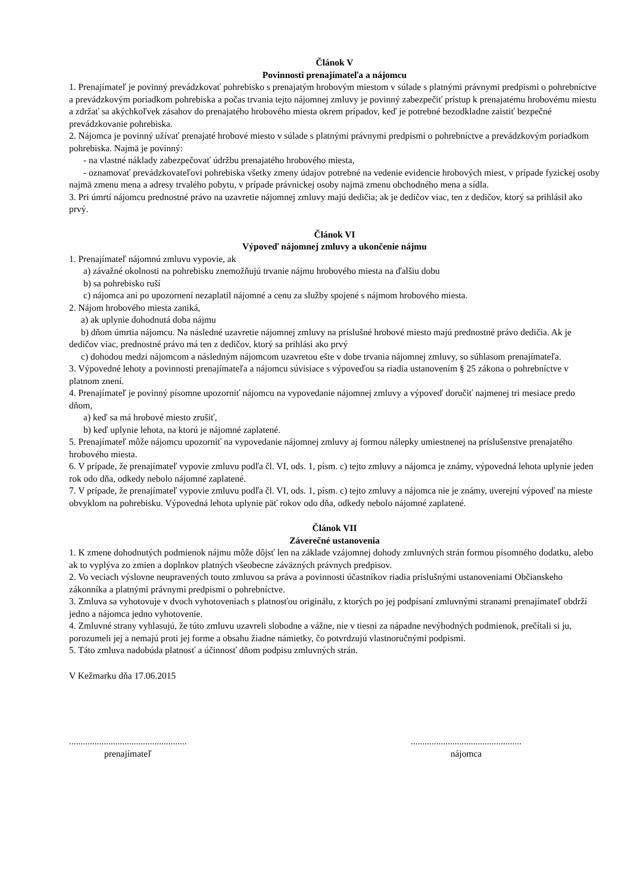Článok V
Povinnosti prenajímateľa a nájomcu
1. Prenajímateľ je povinný prevádzkovať pohrebisko s prenajatým hrobovým miestom v súlade s platnými právnymi predpismi o pohrebníctve a prevádzkovým poriadkom pohrebiska a počas trvania tejto nájomnej zmluvy je povinný zabezpečiť prístup k prenajatému hrobovému miestu a zdržať sa akýchkoľvek zásahov do prenajatého hrobového miesta okrem prípadov, keď je potrebné bezodkladne zaistiť bezpečné prevádzkovanie pohrebiska.
2. Nájomca je povinný užívať prenajaté hrobové miesto v súlade s platnými právnymi predpismi o pohrebníctve a prevádzkovým poriadkom pohrebiska. Najmä je povinný:
- na vlastné náklady zabezpečovať údržbu prenajatého hrobového miesta,
- oznamovať prevádzkovateľovi pohrebiska všetky zmeny údajov potrebné na vedenie evidencie hrobových miest, v prípade fyzickej osoby najmä zmenu mena a adresy trvalého pobytu, v prípade právnickej osoby najmä zmenu obchodného mena a sídla.
3. Pri úmrtí nájomcu prednostné právo na uzavretie nájomnej zmluvy majú dedičia; ak je dedičov viac, ten z dedičov, ktorý sa prihlásil ako prvý.
Článok VI
Výpoveď nájomnej zmluvy a ukončenie nájmu
1. Prenajímateľ nájomnú zmluvu vypovie, ak
a) závažné okolnosti na pohrebisku znemožňujú trvanie nájmu hrobového miesta na ďalšiu dobu
b) sa pohrebisko ruší
c) nájomca ani po upozornení nezaplatil nájomné a cenu za služby spojené s nájmom hrobového miesta.
2. Nájom hrobového miesta zaniká,
a) ak uplynie dohodnutá doba nájmu
b) dňom úmrtia nájomcu. Na následné uzavretie nájomnej zmluvy na príslušné hrobové miesto majú prednostné právo dedičia. Ak je dedičov viac, prednostné právo má ten z dedičov, ktorý sa prihlási ako prvý
c) dohodou medzi nájomcom a následným nájomcom uzavretou ešte v dobe trvania nájomnej zmluvy, so súhlasom prenajímateľa.
3. Výpovedné lehoty a povinnosti prenajímateľa a nájomcu súvisiace s výpoveďou sa riadia ustanovením § 25 zákona o pohrebníctve v platnom znení.
4. Prenajímateľ je povinný písomne upozorniť nájomcu na vypovedanie nájomnej zmluvy a výpoveď doručiť najmenej tri mesiace predo dňom,
a) keď sa má hrobové miesto zrušiť,
b) keď uplynie lehota, na ktorú je nájomné zaplatené.
5. Prenajímateľ môže nájomcu upozorniť na vypovedanie nájomnej zmluvy aj formou nálepky umiestnenej na príslušenstve prenajatého hrobového miesta.
6. V prípade, že prenajímateľ vypovie zmluvu podľa čl. VI, ods. 1, písm. c) tejto zmluvy a nájomca je známy, výpovedná lehota uplynie jeden rok odo dňa, odkedy nebolo nájomné zaplatené.
7. V prípade, že prenajímateľ vypovie zmluvu podľa čl. VI, ods. 1, písm. c) tejto zmluvy a nájomca nie je známy, uverejní výpoveď na mieste obvyklom na pohrebisku. Výpovedná lehota uplynie päť rokov odo dňa, odkedy nebolo nájomné zaplatené.
Článok VII
Záverečné ustanovenia
1. K zmene dohodnutých podmienok nájmu môže dôjsť len na základe vzájomnej dohody zmluvných strán formou písomného dodatku, alebo ak to vyplýva zo zmien a doplnkov platných všeobecne záväzných právnych predpisov.
2. Vo veciach výslovne neupravených touto zmluvou sa práva a povinnosti účastníkov riadia príslušnými ustanoveniami Občianskeho zákonníka a platnými právnymi predpismi o pohrebníctve.
3. Zmluva sa vyhotovuje v dvoch vyhotoveniach s platnosťou originálu, z ktorých po jej podpísaní zmluvnými stranami prenajímateľ obdrží jedno a nájomca jedno vyhotovenie.
4. Zmluvné strany vyhlasujú, že túto zmluvu uzavreli slobodne a vážne, nie v tiesni za nápadne nevýhodných podmienok, prečítali si ju, porozumeli jej a nemajú proti jej forme a obsahu žiadne námietky, čo potvrdzujú vlastnoručnými podpismi.
5. Táto zmluva nadobúda platnosť a účinnosť dňom podpisu zmluvných strán.
V Kežmarku dňa 17.06.2015
...................................................
prenajímateľ
................................................
nájomca